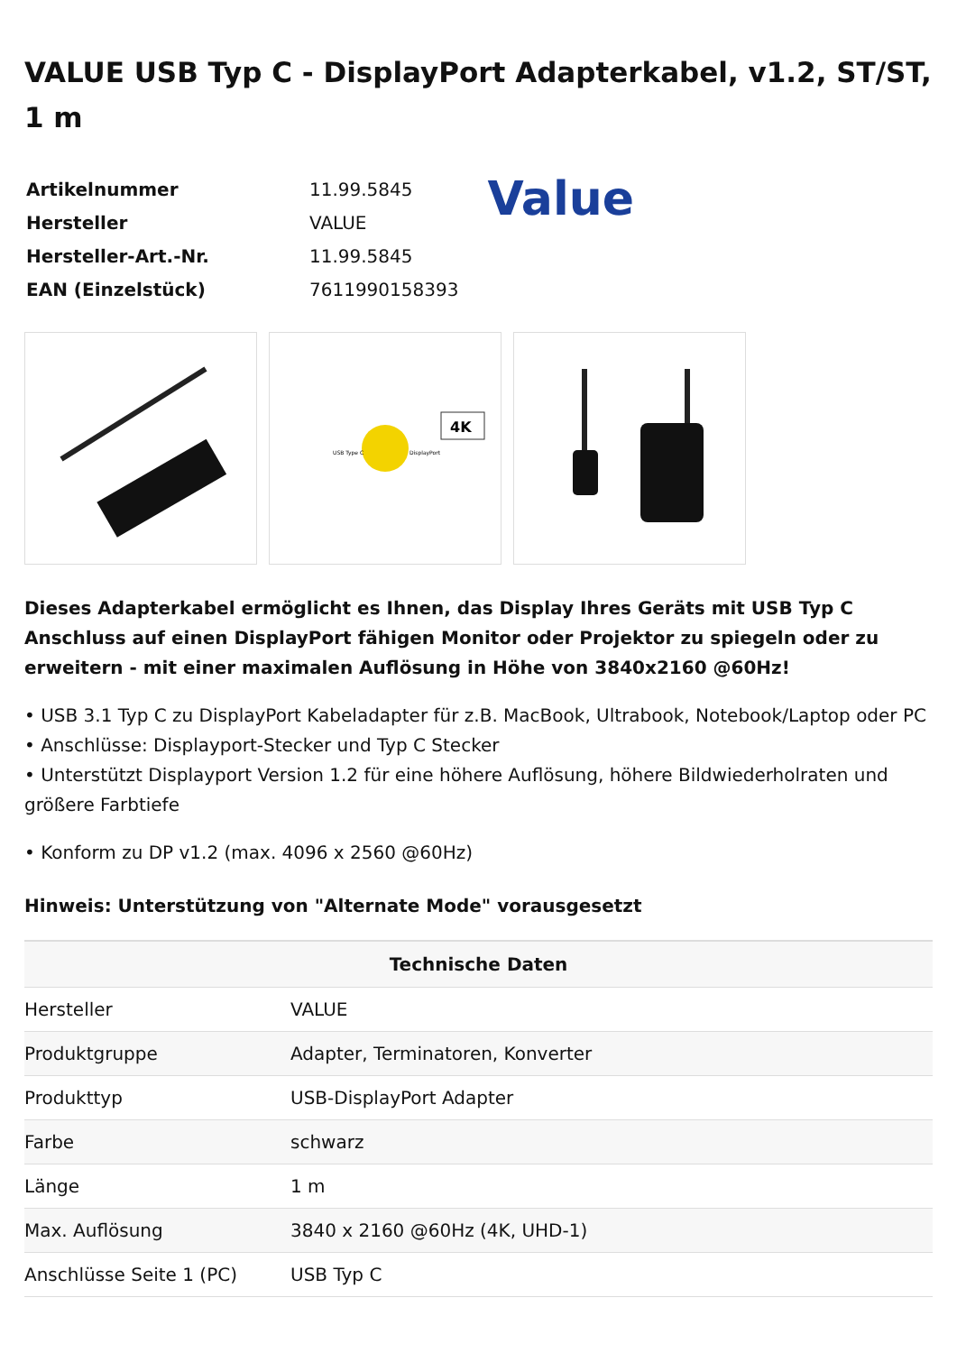VALUE USB Typ C - DisplayPort Adapterkabel, v1.2, ST/ST, 1 m
| Artikelnummer | 11.99.5845 |
| Hersteller | VALUE |
| Hersteller-Art.-Nr. | 11.99.5845 |
| EAN (Einzelstück) | 7611990158393 |
Value
4K
USB Type C
DisplayPort
Dieses Adapterkabel ermöglicht es Ihnen, das Display Ihres Geräts mit USB Typ C Anschluss auf einen DisplayPort fähigen Monitor oder Projektor zu spiegeln oder zu erweitern - mit einer maximalen Auflösung in Höhe von 3840x2160 @60Hz!
• USB 3.1 Typ C zu DisplayPort Kabeladapter für z.B. MacBook, Ultrabook, Notebook/Laptop oder PC
• Anschlüsse: Displayport-Stecker und Typ C Stecker
• Unterstützt Displayport Version 1.2 für eine höhere Auflösung, höhere Bildwiederholraten und größere Farbtiefe
• Konform zu DP v1.2 (max. 4096 x 2560 @60Hz)
Hinweis: Unterstützung von "Alternate Mode" vorausgesetzt
| Technische Daten | |
| --- | --- |
| Hersteller | VALUE |
| Produktgruppe | Adapter, Terminatoren, Konverter |
| Produkttyp | USB-DisplayPort Adapter |
| Farbe | schwarz |
| Länge | 1 m |
| Max. Auflösung | 3840 x 2160 @60Hz (4K, UHD-1) |
| Anschlüsse Seite 1 (PC) | USB Typ C |